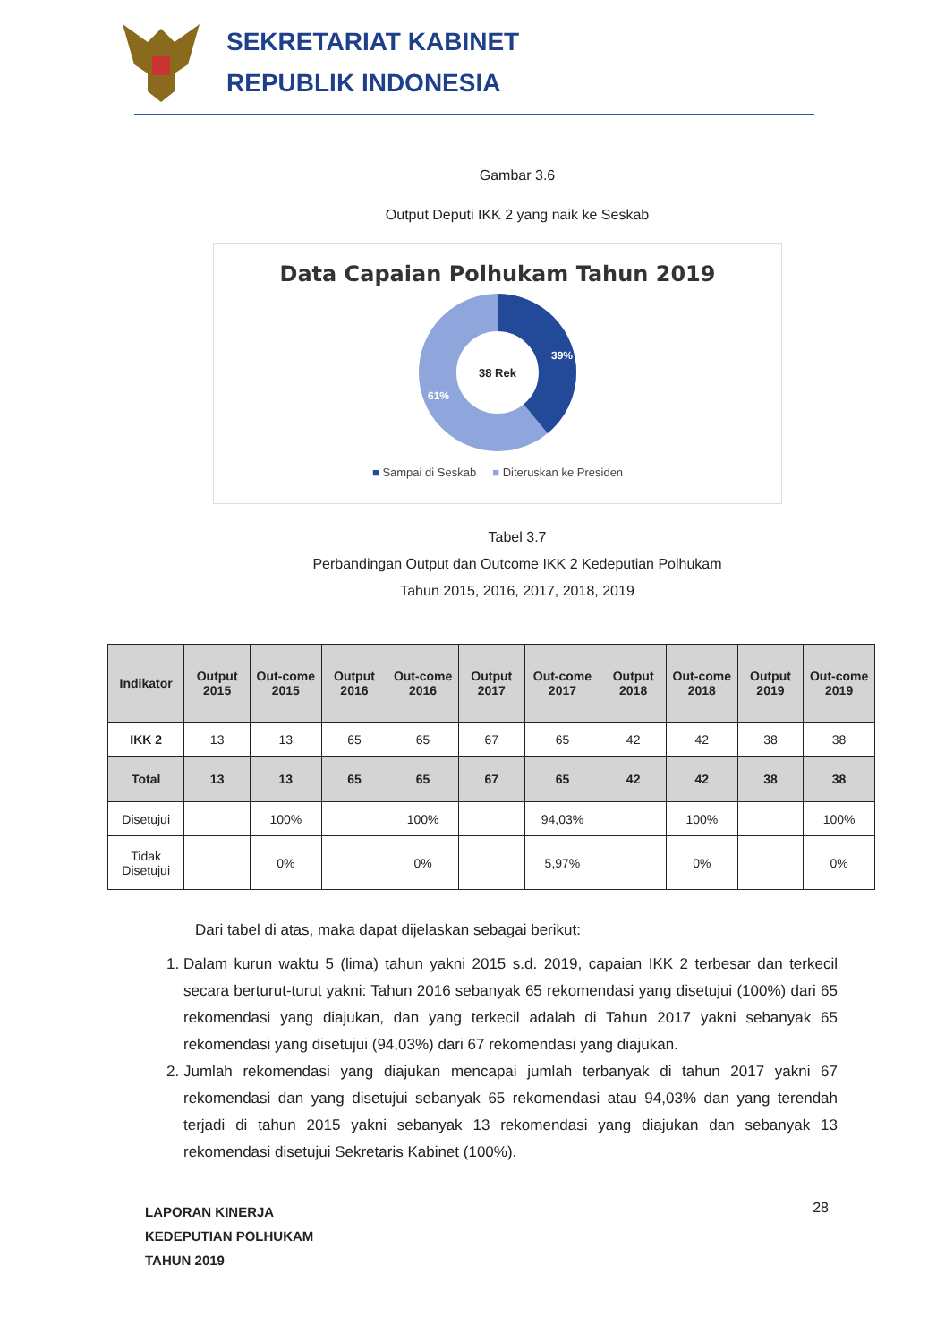SEKRETARIAT KABINET
REPUBLIK INDONESIA
Gambar 3.6
Output Deputi IKK 2 yang naik ke Seskab
Data Capaian Polhukam Tahun 2019
38 Rek
39%
61%
■ Sampai di Seskab ■ Diteruskan ke Presiden
Tabel 3.7
Perbandingan Output dan Outcome IKK 2 Kedeputian Polhukam
Tahun 2015, 2016, 2017, 2018, 2019
| Indikator | Output 2015 | Out-come 2015 | Output 2016 | Out-come 2016 | Output 2017 | Out-come 2017 | Output 2018 | Out-come 2018 | Output 2019 | Out-come 2019 |
| --- | --- | --- | --- | --- | --- | --- | --- | --- | --- | --- |
| IKK 2 | 13 | 13 | 65 | 65 | 67 | 65 | 42 | 42 | 38 | 38 |
| Total | 13 | 13 | 65 | 65 | 67 | 65 | 42 | 42 | 38 | 38 |
| Disetujui | | 100% | | 100% | | 94,03% | | 100% | | 100% |
| Tidak Disetujui | | 0% | | 0% | | 5,97% | | 0% | | 0% |
Dari tabel di atas, maka dapat dijelaskan sebagai berikut:
1. Dalam kurun waktu 5 (lima) tahun yakni 2015 s.d. 2019, capaian IKK 2 terbesar dan terkecil secara berturut-turut yakni: Tahun 2016 sebanyak 65 rekomendasi yang disetujui (100%) dari 65 rekomendasi yang diajukan, dan yang terkecil adalah di Tahun 2017 yakni sebanyak 65 rekomendasi yang disetujui (94,03%) dari 67 rekomendasi yang diajukan.
2. Jumlah rekomendasi yang diajukan mencapai jumlah terbanyak di tahun 2017 yakni 67 rekomendasi dan yang disetujui sebanyak 65 rekomendasi atau 94,03% dan yang terendah terjadi di tahun 2015 yakni sebanyak 13 rekomendasi yang diajukan dan sebanyak 13 rekomendasi disetujui Sekretaris Kabinet (100%).
LAPORAN KINERJA
KEDEPUTIAN POLHUKAM
TAHUN 2019 28